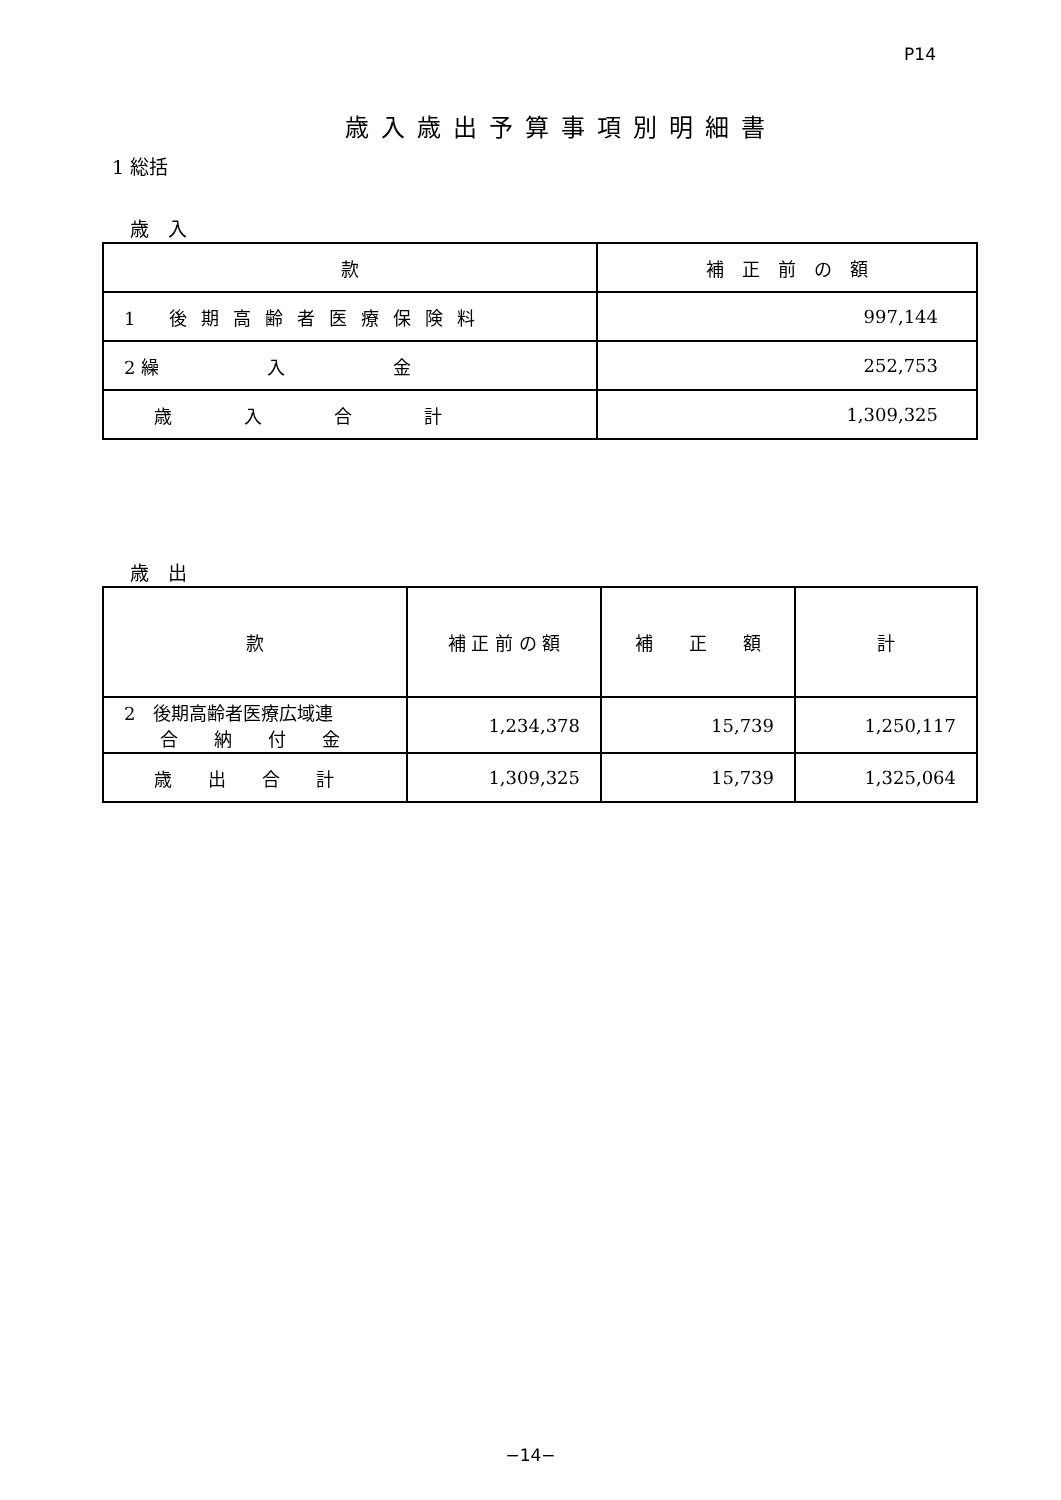P14
歳入歳出予算事項別明細書
1 総括
歳　入
| 款 | 補 正 前 の 額 |
| --- | --- |
| 1 後期高齢者医療保険料 | 997,144 |
| 2 繰 入 金 | 252,753 |
| 歳 入 合 計 | 1,309,325 |
歳　出
| 款 | 補 正 前 の 額 | 補 正 額 | 計 |
| --- | --- | --- | --- |
| 2 後期高齢者医療広域連 合 納 付 金 | 1,234,378 | 15,739 | 1,250,117 |
| 歳 出 合 計 | 1,309,325 | 15,739 | 1,325,064 |
−14−